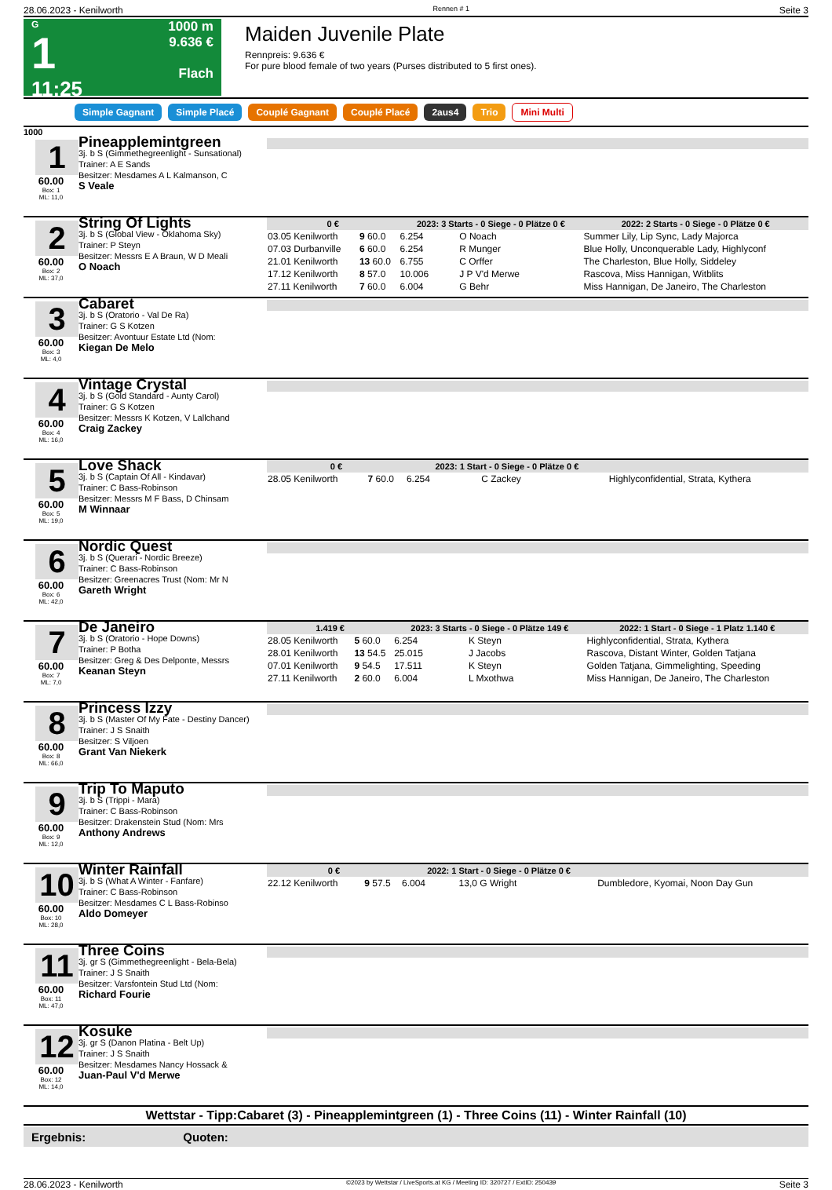28.06.2023 - Kenilworth Rennen # 1 Seite 3
G
1
11:25
1000 m
9.636 €
Flach
Maiden Juvenile Plate
Rennpreis: 9.636 €
For pure blood female of two years (Purses distributed to 5 first ones).
Simple Gagnant Simple Placé Couplé Gagnant Couplé Placé 2aus4 Trio Mini Multi
1000
1
60.00
Box: 1
ML: 11,0
Pineapplemintgreen
3j. b S (Gimmethegreenlight - Sunsational)
Trainer: A E Sands
Besitzer: Mesdames A L Kalmanson, C
S Veale
2
60.00
Box: 2
ML: 37,0
String Of Lights
3j. b S (Global View - Oklahoma Sky)
Trainer: P Steyn
Besitzer: Messrs E A Braun, W D Meali
O Noach
| 0 € | | 2023: 3 Starts - 0 Siege - 0 Plätze 0 € | | | 2022: 2 Starts - 0 Siege - 0 Plätze 0 € |
| --- | --- | --- | --- | --- | --- |
| 03.05 Kenilworth | 9 60.0 | 6.254 | O Noach | | Summer Lily, Lip Sync, Lady Majorca |
| 07.03 Durbanville | 6 60.0 | 6.254 | R Munger | | Blue Holly, Unconquerable Lady, Highlyconf |
| 21.01 Kenilworth | 13 60.0 | 6.755 | C Orffer | | The Charleston, Blue Holly, Siddeley |
| 17.12 Kenilworth | 8 57.0 | 10.006 | J P V'd Merwe | | Rascova, Miss Hannigan, Witblits |
| 27.11 Kenilworth | 7 60.0 | 6.004 | G Behr | | Miss Hannigan, De Janeiro, The Charleston |
3
60.00
Box: 3
ML: 4,0
Cabaret
3j. b S (Oratorio - Val De Ra)
Trainer: G S Kotzen
Besitzer: Avontuur Estate Ltd (Nom:
Kiegan De Melo
4
60.00
Box: 4
ML: 16,0
Vintage Crystal
3j. b S (Gold Standard - Aunty Carol)
Trainer: G S Kotzen
Besitzer: Messrs K Kotzen, V Lallchand
Craig Zackey
5
60.00
Box: 5
ML: 19,0
Love Shack
3j. b S (Captain Of All - Kindavar)
Trainer: C Bass-Robinson
Besitzer: Messrs M F Bass, D Chinsam
M Winnaar
| 0 € | | 2023: 1 Start - 0 Siege - 0 Plätze 0 € | | | |
| --- | --- | --- | --- | --- | --- |
| 28.05 Kenilworth | 7 60.0 | 6.254 | C Zackey | | Highlyconfidential, Strata, Kythera |
6
60.00
Box: 6
ML: 42,0
Nordic Quest
3j. b S (Querari - Nordic Breeze)
Trainer: C Bass-Robinson
Besitzer: Greenacres Trust (Nom: Mr N
Gareth Wright
7
60.00
Box: 7
ML: 7,0
De Janeiro
3j. b S (Oratorio - Hope Downs)
Trainer: P Botha
Besitzer: Greg & Des Delponte, Messrs
Keanan Steyn
| 1.419 € | | 2023: 3 Starts - 0 Siege - 0 Plätze 149 € | | | 2022: 1 Start - 0 Siege - 1 Platz 1.140 € |
| --- | --- | --- | --- | --- | --- |
| 28.05 Kenilworth | 5 60.0 | 6.254 | K Steyn | | Highlyconfidential, Strata, Kythera |
| 28.01 Kenilworth | 13 54.5 | 25.015 | J Jacobs | | Rascova, Distant Winter, Golden Tatjana |
| 07.01 Kenilworth | 9 54.5 | 17.511 | K Steyn | | Golden Tatjana, Gimmelighting, Speeding |
| 27.11 Kenilworth | 2 60.0 | 6.004 | L Mxothwa | | Miss Hannigan, De Janeiro, The Charleston |
8
60.00
Box: 8
ML: 66,0
Princess Izzy
3j. b S (Master Of My Fate - Destiny Dancer)
Trainer: J S Snaith
Besitzer: S Viljoen
Grant Van Niekerk
9
60.00
Box: 9
ML: 12,0
Trip To Maputo
3j. b S (Trippi - Mara)
Trainer: C Bass-Robinson
Besitzer: Drakenstein Stud (Nom: Mrs
Anthony Andrews
10
60.00
Box: 10
ML: 28,0
Winter Rainfall
3j. b S (What A Winter - Fanfare)
Trainer: C Bass-Robinson
Besitzer: Mesdames C L Bass-Robinso
Aldo Domeyer
| 0 € | | 2022: 1 Start - 0 Siege - 0 Plätze 0 € | | | |
| --- | --- | --- | --- | --- | --- |
| 22.12 Kenilworth | 9 57.5 | 6.004 | 13,0 G Wright | | Dumbledore, Kyomai, Noon Day Gun |
11
60.00
Box: 11
ML: 47,0
Three Coins
3j. gr S (Gimmethegreenlight - Bela-Bela)
Trainer: J S Snaith
Besitzer: Varsfontein Stud Ltd (Nom:
Richard Fourie
12
60.00
Box: 12
ML: 14,0
Kosuke
3j. gr S (Danon Platina - Belt Up)
Trainer: J S Snaith
Besitzer: Mesdames Nancy Hossack &
Juan-Paul V'd Merwe
Wettstar - Tipp:Cabaret (3) - Pineapplemintgreen (1) - Three Coins (11) - Winter Rainfall (10)
Ergebnis: Quoten:
28.06.2023 - Kenilworth ©2023 by Wettstar / LiveSports.at KG / Meeting ID: 320727 / ExtID: 250439 Seite 3